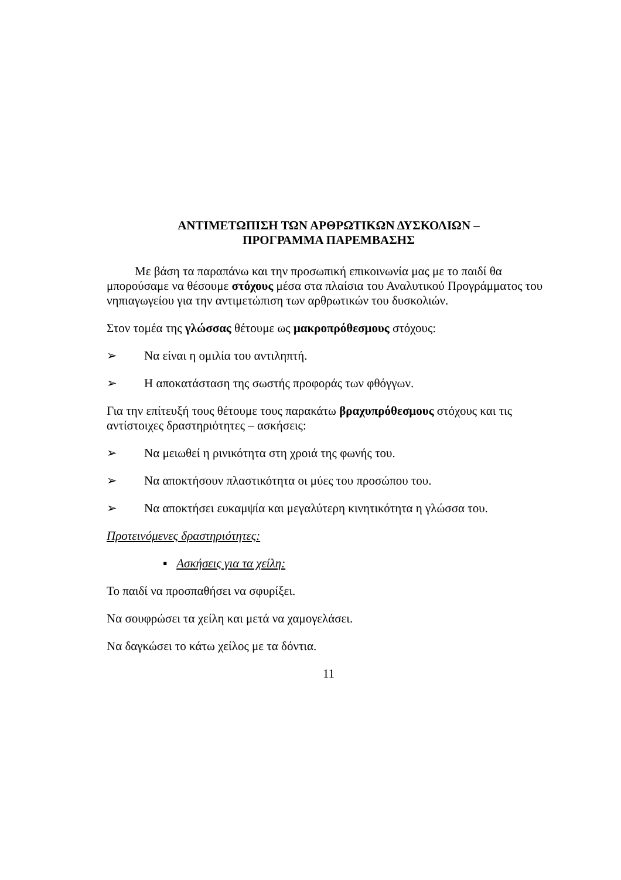ΑΝΤΙΜΕΤΩΠΙΣΗ ΤΩΝ ΑΡΘΡΩΤΙΚΩΝ ΔΥΣΚΟΛΙΩΝ –
ΠΡΟΓΡΑΜΜΑ ΠΑΡΕΜΒΑΣΗΣ
Με βάση τα παραπάνω και την προσωπική επικοινωνία μας με το παιδί θα μπορούσαμε να θέσουμε στόχους μέσα στα πλαίσια του Αναλυτικού Προγράμματος του νηπιαγωγείου για την αντιμετώπιση των αρθρωτικών του δυσκολιών.
Στον τομέα της γλώσσας θέτουμε ως μακροπρόθεσμους στόχους:
➢ Να είναι η ομιλία του αντιληπτή.
➢ Η αποκατάσταση της σωστής προφοράς των φθόγγων.
Για την επίτευξή τους θέτουμε τους παρακάτω βραχυπρόθεσμους στόχους και τις αντίστοιχες δραστηριότητες – ασκήσεις:
➢ Να μειωθεί η ρινικότητα στη χροιά της φωνής του.
➢ Να αποκτήσουν πλαστικότητα οι μύες του προσώπου του.
➢ Να αποκτήσει ευκαμψία και μεγαλύτερη κινητικότητα η γλώσσα του.
Προτεινόμενες δραστηριότητες:
▪ Ασκήσεις για τα χείλη:
Το παιδί να προσπαθήσει να σφυρίξει.
Να σουφρώσει τα χείλη και μετά να χαμογελάσει.
Να δαγκώσει το κάτω χείλος με τα δόντια.
11